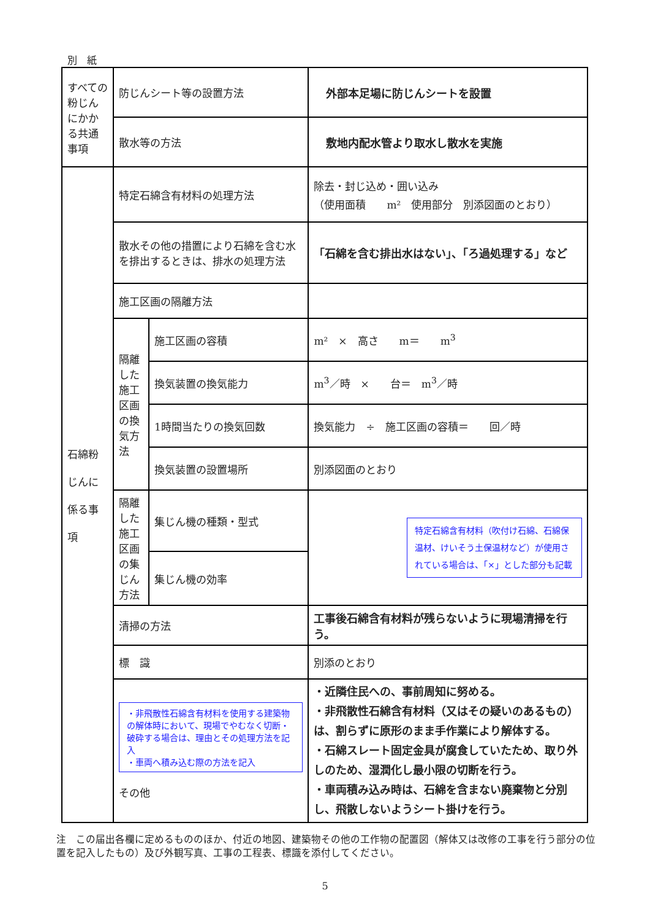別　紙
| すべての粉じんにかかる共通事項 | 防じんシート等の設置方法 | | 外部本足場に防じんシートを設置 |
| | 散水等の方法 | | 敷地内配水管より取水し散水を実施 |
| 石綿粉 じんに 係る事 項 | 特定石綿含有材料の処理方法 | | 除去・封じ込め・囲い込み （使用面積 m² 使用部分 別添図面のとおり） |
| | 散水その他の措置により石綿を含む水を排出するときは、排水の処理方法 | | 「石綿を含む排出水はない」、「ろ過処理する」など |
| | 施工区画の隔離方法 | | |
| | 隔離した施工区画の換気方法 | 施工区画の容積 | m² × 高さ m＝ m<sup>3</sup> |
| | | 換気装置の換気能力 | m<sup>3</sup>／時 × 台＝ m<sup>3</sup>／時 |
| | | 1時間当たりの換気回数 | 換気能力 ÷ 施工区画の容積＝ 回／時 |
| | | 換気装置の設置場所 | 別添図面のとおり |
| | 隔離した施工区画の集じん方法 | 集じん機の種類・型式 | 特定石綿含有材料（吹付け石綿、石綿保温材、けいそう土保温材など）が使用されている場合は、「×」とした部分も記載 |
| | | 集じん機の効率 | |
| | 清掃の方法 | | 工事後石綿含有材料が残らないように現場清掃を行う。 |
| | 標 識 | | 別添のとおり |
| | ・非飛散性石綿含有材料を使用する建築物の解体時において、現場でやむなく切断・破砕する場合は、理由とその処理方法を記入 ・車両へ積み込む際の方法を記入 その他 | | ・近隣住民への、事前周知に努める。 ・非飛散性石綿含有材料（又はその疑いのあるもの）は、割らずに原形のまま手作業により解体する。 ・石綿スレート固定金具が腐食していたため、取り外しのため、湿潤化し最小限の切断を行う。 ・車両積み込み時は、石綿を含まない廃棄物と分別し、飛散しないようシート掛けを行う。 |
注　この届出各欄に定めるもののほか、付近の地図、建築物その他の工作物の配置図（解体又は改修の工事を行う部分の位置を記入したもの）及び外観写真、工事の工程表、標識を添付してください。
5